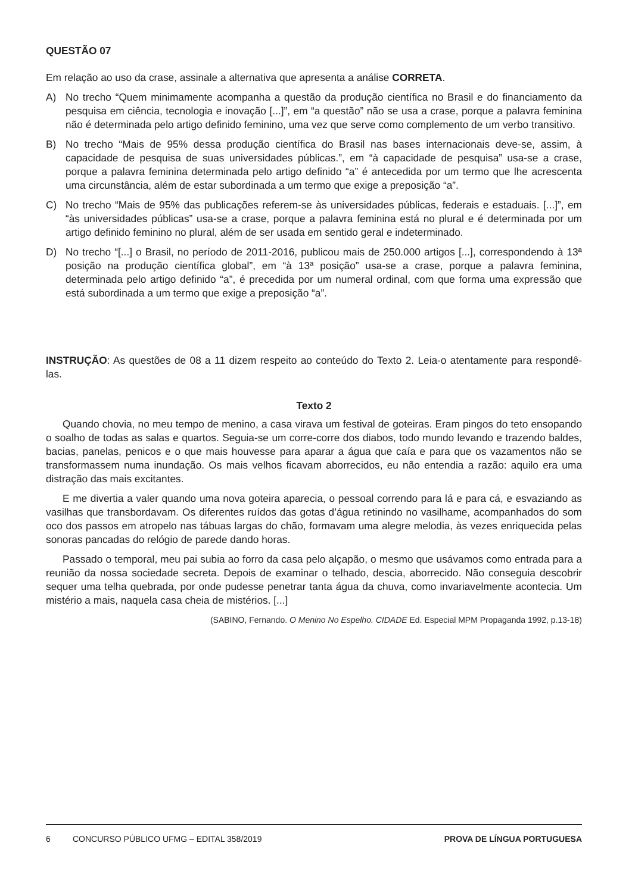QUESTÃO 07
Em relação ao uso da crase, assinale a alternativa que apresenta a análise CORRETA.
A) No trecho “Quem minimamente acompanha a questão da produção científica no Brasil e do financiamento da pesquisa em ciência, tecnologia e inovação [...]”, em “a questão” não se usa a crase, porque a palavra feminina não é determinada pelo artigo definido feminino, uma vez que serve como complemento de um verbo transitivo.
B) No trecho “Mais de 95% dessa produção científica do Brasil nas bases internacionais deve-se, assim, à capacidade de pesquisa de suas universidades públicas.”, em “à capacidade de pesquisa” usa-se a crase, porque a palavra feminina determinada pelo artigo definido “a” é antecedida por um termo que lhe acrescenta uma circunstância, além de estar subordinada a um termo que exige a preposição “a”.
C) No trecho “Mais de 95% das publicações referem-se às universidades públicas, federais e estaduais. [...]”, em “às universidades públicas” usa-se a crase, porque a palavra feminina está no plural e é determinada por um artigo definido feminino no plural, além de ser usada em sentido geral e indeterminado.
D) No trecho “[...] o Brasil, no período de 2011-2016, publicou mais de 250.000 artigos [...], correspondendo à 13ª posição na produção científica global”, em “à 13ª posição” usa-se a crase, porque a palavra feminina, determinada pelo artigo definido “a”, é precedida por um numeral ordinal, com que forma uma expressão que está subordinada a um termo que exige a preposição “a”.
INSTRUÇÃO: As questões de 08 a 11 dizem respeito ao conteúdo do Texto 2. Leia-o atentamente para respondê-las.
Texto 2
Quando chovia, no meu tempo de menino, a casa virava um festival de goteiras. Eram pingos do teto ensopando o soalho de todas as salas e quartos. Seguia-se um corre-corre dos diabos, todo mundo levando e trazendo baldes, bacias, panelas, penicos e o que mais houvesse para aparar a água que caía e para que os vazamentos não se transformassem numa inundação. Os mais velhos ficavam aborrecidos, eu não entendia a razão: aquilo era uma distração das mais excitantes.
E me divertia a valer quando uma nova goteira aparecia, o pessoal correndo para lá e para cá, e esvaziando as vasilhas que transbordavam. Os diferentes ruídos das gotas d’água retinindo no vasilhame, acompanhados do som oco dos passos em atropelo nas tábuas largas do chão, formavam uma alegre melodia, às vezes enriquecida pelas sonoras pancadas do relógio de parede dando horas.
Passado o temporal, meu pai subia ao forro da casa pelo alçapão, o mesmo que usávamos como entrada para a reunião da nossa sociedade secreta. Depois de examinar o telhado, descia, aborrecido. Não conseguia descobrir sequer uma telha quebrada, por onde pudesse penetrar tanta água da chuva, como invariavelmente acontecia. Um mistério a mais, naquela casa cheia de mistérios. [...]
(SABINO, Fernando. O Menino No Espelho. CIDADE Ed. Especial MPM Propaganda 1992, p.13-18)
6 CONCURSO PÚBLICO UFMG – EDITAL 358/2019 PROVA DE LÍNGUA PORTUGUESA